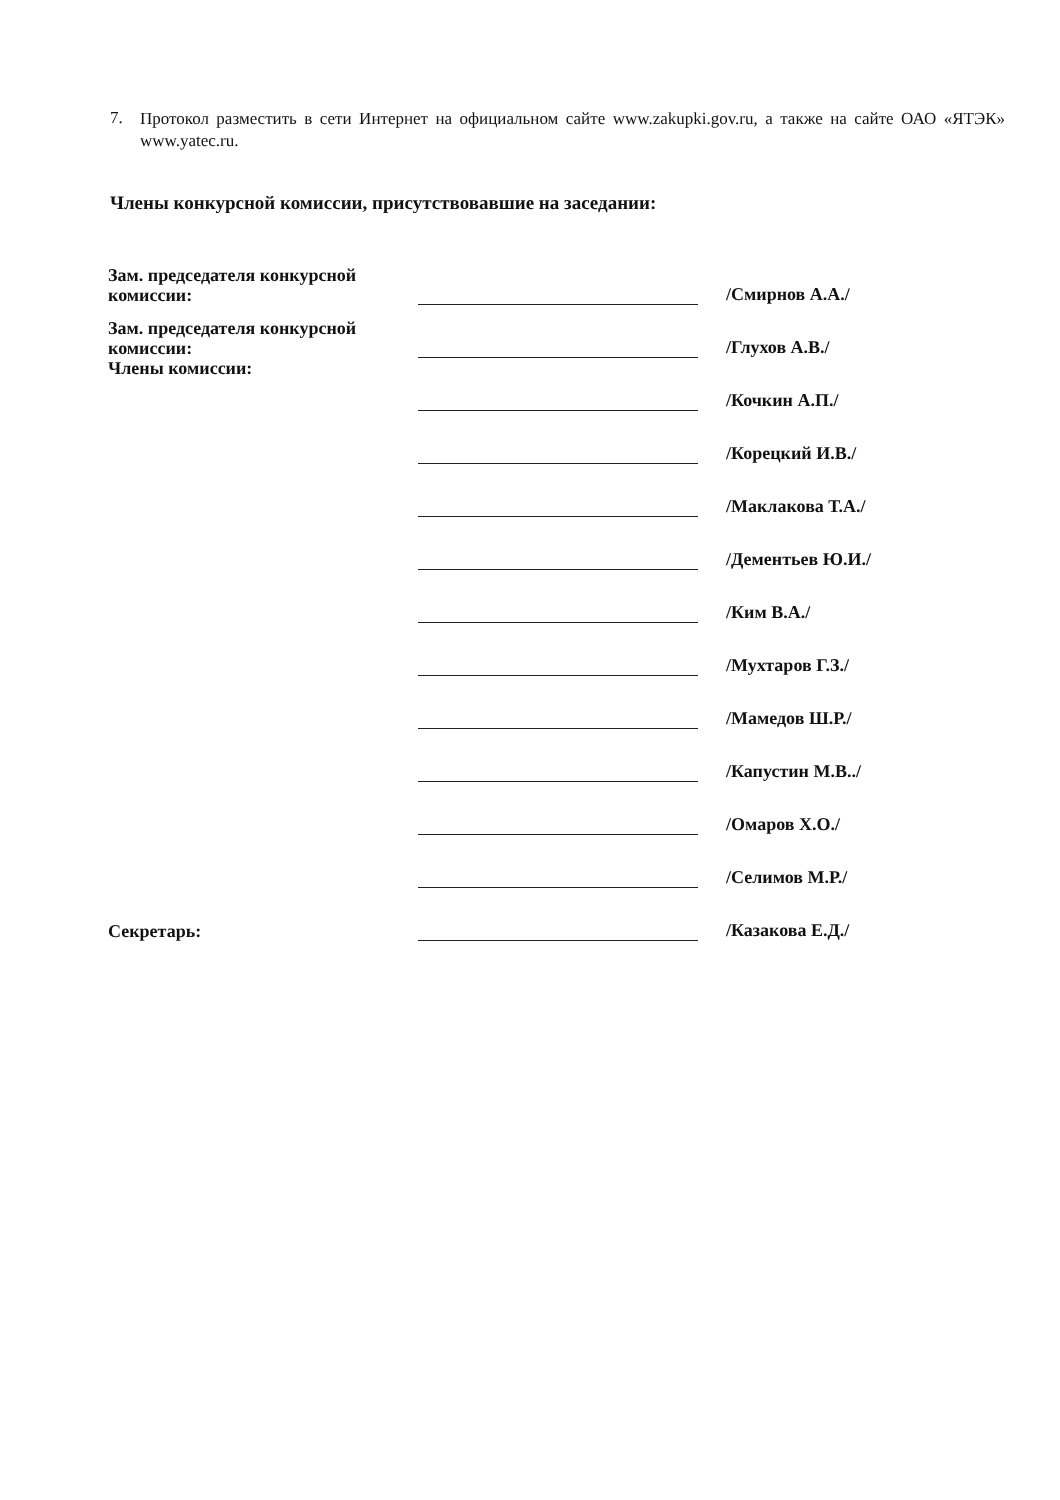7. Протокол разместить в сети Интернет на официальном сайте www.zakupki.gov.ru, а также на сайте ОАО «ЯТЭК» www.yatec.ru.
Члены конкурсной комиссии, присутствовавшие на заседании:
| Зам. председателя конкурсной комиссии: | | /Смирнов А.А./ |
| Зам. председателя конкурсной комиссии: | | /Глухов А.В./ |
| Члены комиссии: | | /Кочкин А.П./ |
| | | /Корецкий И.В./ |
| | | /Маклакова Т.А./ |
| | | /Дементьев Ю.И./ |
| | | /Ким В.А./ |
| | | /Мухтаров Г.З./ |
| | | /Мамедов Ш.Р./ |
| | | /Капустин М.В../ |
| | | /Омаров Х.О./ |
| | | /Селимов М.Р./ |
| Секретарь: | | /Казакова Е.Д./ |